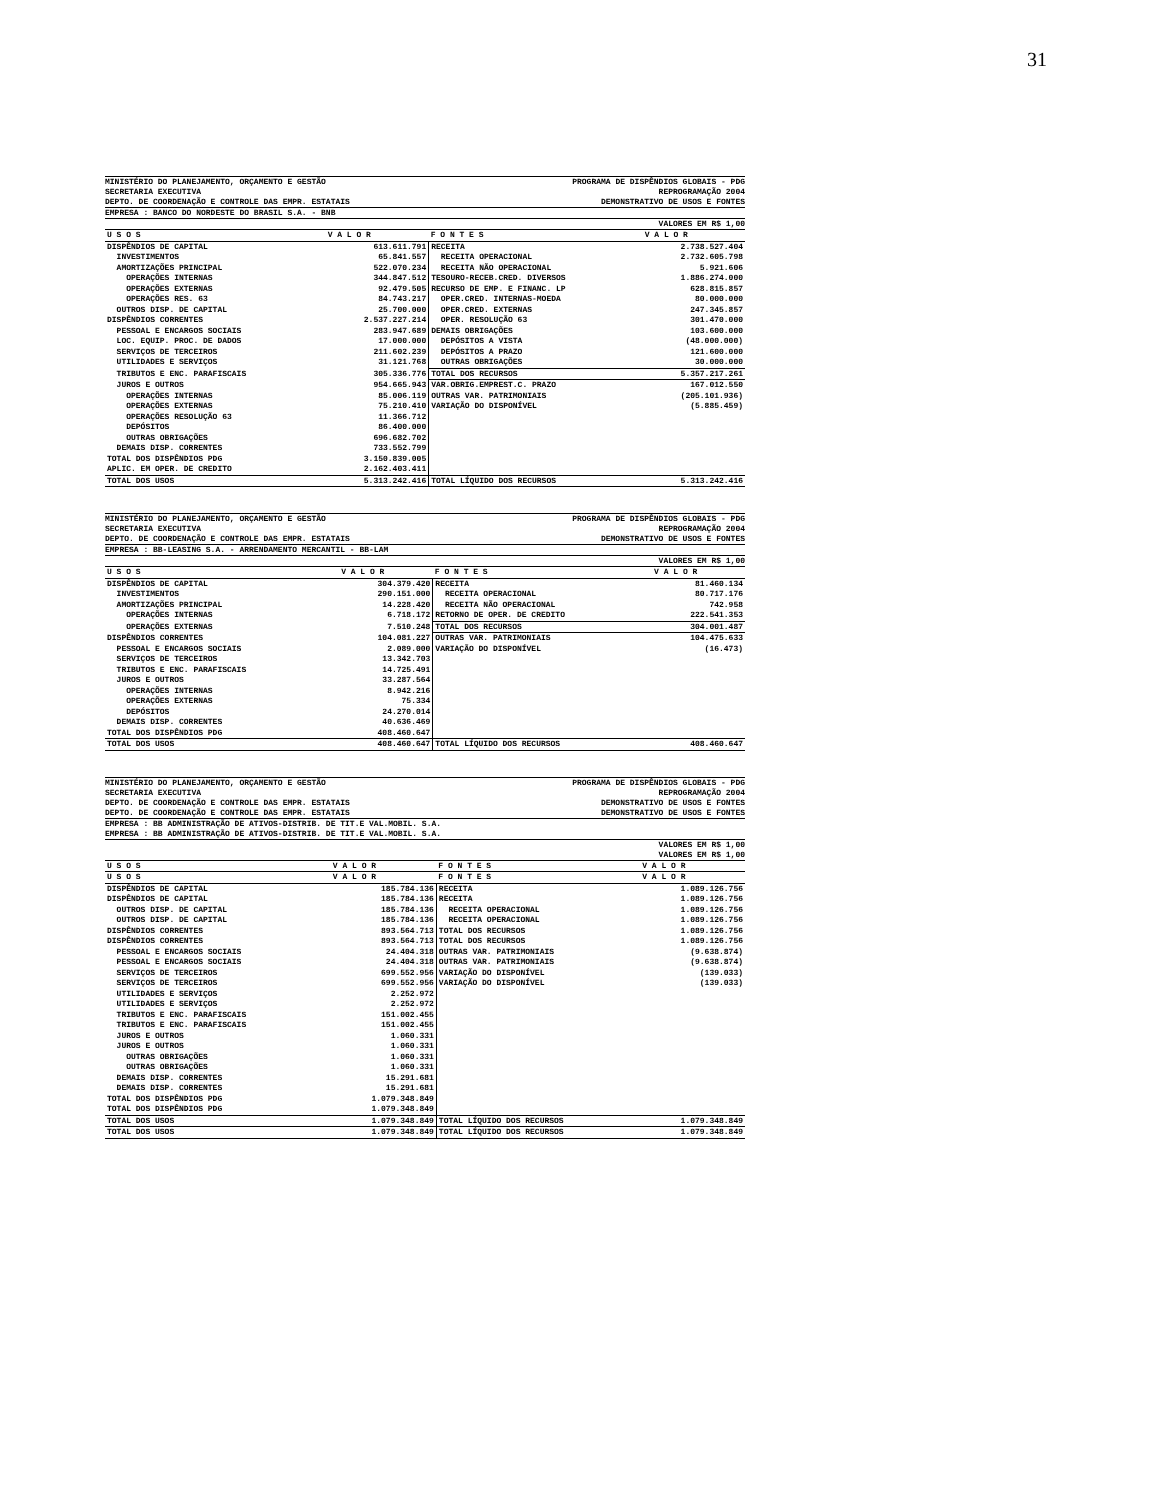31
MINISTÉRIO DO PLANEJAMENTO, ORÇAMENTO E GESTÃO
SECRETARIA EXECUTIVA
DEPTO. DE COORDENAÇÃO E CONTROLE DAS EMPR. ESTATAIS
PROGRAMA DE DISPÊNDIOS GLOBAIS - PDG
REPROGRAMAÇÃO 2004
DEMONSTRATIVO DE USOS E FONTES
EMPRESA : BANCO DO NORDESTE DO BRASIL S.A. - BNB
VALORES EM R$ 1,00
| U S O S | V A L O R | F O N T E S | V A L O R |
| --- | --- | --- | --- |
| DISPÊNDIOS DE CAPITAL | 613.611.791 | RECEITA | 2.738.527.404 |
| INVESTIMENTOS | 65.841.557 | RECEITA OPERACIONAL | 2.732.605.798 |
| AMORTIZAÇÕES PRINCIPAL | 522.070.234 | RECEITA NÃO OPERACIONAL | 5.921.606 |
| OPERAÇÕES INTERNAS | 344.847.512 | TESOURO-RECEB.CRED. DIVERSOS | 1.886.274.000 |
| OPERAÇÕES EXTERNAS | 92.479.505 | RECURSO DE EMP. E FINANC. LP | 628.815.857 |
| OPERAÇÕES RES. 63 | 84.743.217 | OPER.CRED. INTERNAS-MOEDA | 80.000.000 |
| OUTROS DISP. DE CAPITAL | 25.700.000 | OPER.CRED. EXTERNAS | 247.345.857 |
| DISPÊNDIOS CORRENTES | 2.537.227.214 | OPER. RESOLUÇÃO 63 | 301.470.000 |
| PESSOAL E ENCARGOS SOCIAIS | 283.947.689 | DEMAIS OBRIGAÇÕES | 103.600.000 |
| LOC. EQUIP. PROC. DE DADOS | 17.000.000 | DEPÓSITOS A VISTA | (48.000.000) |
| SERVIÇOS DE TERCEIROS | 211.602.239 | DEPÓSITOS A PRAZO | 121.600.000 |
| UTILIDADES E SERVIÇOS | 31.121.768 | OUTRAS OBRIGAÇÕES | 30.000.000 |
| TRIBUTOS E ENC. PARAFISCAIS | 305.336.776 | TOTAL DOS RECURSOS | 5.357.217.261 |
| JUROS E OUTROS | 954.665.943 | VAR.OBRIG.EMPREST.C. PRAZO | 167.012.550 |
| OPERAÇÕES INTERNAS | 85.006.119 | OUTRAS VAR. PATRIMONIAIS | (205.101.936) |
| OPERAÇÕES EXTERNAS | 75.210.410 | VARIAÇÃO DO DISPONÍVEL | (5.885.459) |
| OPERAÇÕES RESOLUÇÃO 63 | 11.366.712 | | |
| DEPÓSITOS | 86.400.000 | | |
| OUTRAS OBRIGAÇÕES | 696.682.702 | | |
| DEMAIS DISP. CORRENTES | 733.552.799 | | |
| TOTAL DOS DISPÊNDIOS PDG | 3.150.839.005 | | |
| APLIC. EM OPER. DE CREDITO | 2.162.403.411 | | |
| TOTAL DOS USOS | 5.313.242.416 | TOTAL LÍQUIDO DOS RECURSOS | 5.313.242.416 |
MINISTÉRIO DO PLANEJAMENTO, ORÇAMENTO E GESTÃO
SECRETARIA EXECUTIVA
DEPTO. DE COORDENAÇÃO E CONTROLE DAS EMPR. ESTATAIS
PROGRAMA DE DISPÊNDIOS GLOBAIS - PDG
REPROGRAMAÇÃO 2004
DEMONSTRATIVO DE USOS E FONTES
EMPRESA : BB-LEASING S.A. - ARRENDAMENTO MERCANTIL - BB-LAM
VALORES EM R$ 1,00
| U S O S | V A L O R | F O N T E S | V A L O R |
| --- | --- | --- | --- |
| DISPÊNDIOS DE CAPITAL | 304.379.420 | RECEITA | 81.460.134 |
| INVESTIMENTOS | 290.151.000 | RECEITA OPERACIONAL | 80.717.176 |
| AMORTIZAÇÕES PRINCIPAL | 14.228.420 | RECEITA NÃO OPERACIONAL | 742.958 |
| OPERAÇÕES INTERNAS | 6.718.172 | RETORNO DE OPER. DE CREDITO | 222.541.353 |
| OPERAÇÕES EXTERNAS | 7.510.248 | TOTAL DOS RECURSOS | 304.001.487 |
| DISPÊNDIOS CORRENTES | 104.081.227 | OUTRAS VAR. PATRIMONIAIS | 104.475.633 |
| PESSOAL E ENCARGOS SOCIAIS | 2.089.000 | VARIAÇÃO DO DISPONÍVEL | (16.473) |
| SERVIÇOS DE TERCEIROS | 13.342.703 | | |
| TRIBUTOS E ENC. PARAFISCAIS | 14.725.491 | | |
| JUROS E OUTROS | 33.287.564 | | |
| OPERAÇÕES INTERNAS | 8.942.216 | | |
| OPERAÇÕES EXTERNAS | 75.334 | | |
| DEPÓSITOS | 24.270.014 | | |
| DEMAIS DISP. CORRENTES | 40.636.469 | | |
| TOTAL DOS DISPÊNDIOS PDG | 408.460.647 | | |
| TOTAL DOS USOS | 408.460.647 | TOTAL LÍQUIDO DOS RECURSOS | 408.460.647 |
MINISTÉRIO DO PLANEJAMENTO, ORÇAMENTO E GESTÃO
SECRETARIA EXECUTIVA
DEPTO. DE COORDENAÇÃO E CONTROLE DAS EMPR. ESTATAIS
DEPTO. DE COORDENAÇÃO E CONTROLE DAS EMPR. ESTATAIS
PROGRAMA DE DISPÊNDIOS GLOBAIS - PDG
REPROGRAMAÇÃO 2004
DEMONSTRATIVO DE USOS E FONTES
DEMONSTRATIVO DE USOS E FONTES
EMPRESA : BB ADMINISTRAÇÃO DE ATIVOS-DISTRIB. DE TIT.E VAL.MOBIL. S.A.
EMPRESA : BB ADMINISTRAÇÃO DE ATIVOS-DISTRIB. DE TIT.E VAL.MOBIL. S.A.
VALORES EM R$ 1,00
VALORES EM R$ 1,00
| U S O S | V A L O R | F O N T E S | V A L O R |
| --- | --- | --- | --- |
| U S O S | V A L O R | F O N T E S | V A L O R |
| DISPÊNDIOS DE CAPITAL | 185.784.136 | RECEITA | 1.089.126.756 |
| DISPÊNDIOS DE CAPITAL | 185.784.136 | RECEITA | 1.089.126.756 |
| OUTROS DISP. DE CAPITAL | 185.784.136 | RECEITA OPERACIONAL | 1.089.126.756 |
| OUTROS DISP. DE CAPITAL | 185.784.136 | RECEITA OPERACIONAL | 1.089.126.756 |
| DISPÊNDIOS CORRENTES | 893.564.713 | TOTAL DOS RECURSOS | 1.089.126.756 |
| DISPÊNDIOS CORRENTES | 893.564.713 | TOTAL DOS RECURSOS | 1.089.126.756 |
| PESSOAL E ENCARGOS SOCIAIS | 24.404.318 | OUTRAS VAR. PATRIMONIAIS | (9.638.874) |
| PESSOAL E ENCARGOS SOCIAIS | 24.404.318 | OUTRAS VAR. PATRIMONIAIS | (9.638.874) |
| SERVIÇOS DE TERCEIROS | 699.552.956 | VARIAÇÃO DO DISPONÍVEL | (139.033) |
| SERVIÇOS DE TERCEIROS | 699.552.956 | VARIAÇÃO DO DISPONÍVEL | (139.033) |
| UTILIDADES E SERVIÇOS | 2.252.972 | | |
| UTILIDADES E SERVIÇOS | 2.252.972 | | |
| TRIBUTOS E ENC. PARAFISCAIS | 151.002.455 | | |
| TRIBUTOS E ENC. PARAFISCAIS | 151.002.455 | | |
| JUROS E OUTROS | 1.060.331 | | |
| JUROS E OUTROS | 1.060.331 | | |
| OUTRAS OBRIGAÇÕES | 1.060.331 | | |
| OUTRAS OBRIGAÇÕES | 1.060.331 | | |
| DEMAIS DISP. CORRENTES | 15.291.681 | | |
| DEMAIS DISP. CORRENTES | 15.291.681 | | |
| TOTAL DOS DISPÊNDIOS PDG | 1.079.348.849 | | |
| TOTAL DOS DISPÊNDIOS PDG | 1.079.348.849 | | |
| TOTAL DOS USOS | 1.079.348.849 | TOTAL LÍQUIDO DOS RECURSOS | 1.079.348.849 |
| TOTAL DOS USOS | 1.079.348.849 | TOTAL LÍQUIDO DOS RECURSOS | 1.079.348.849 |